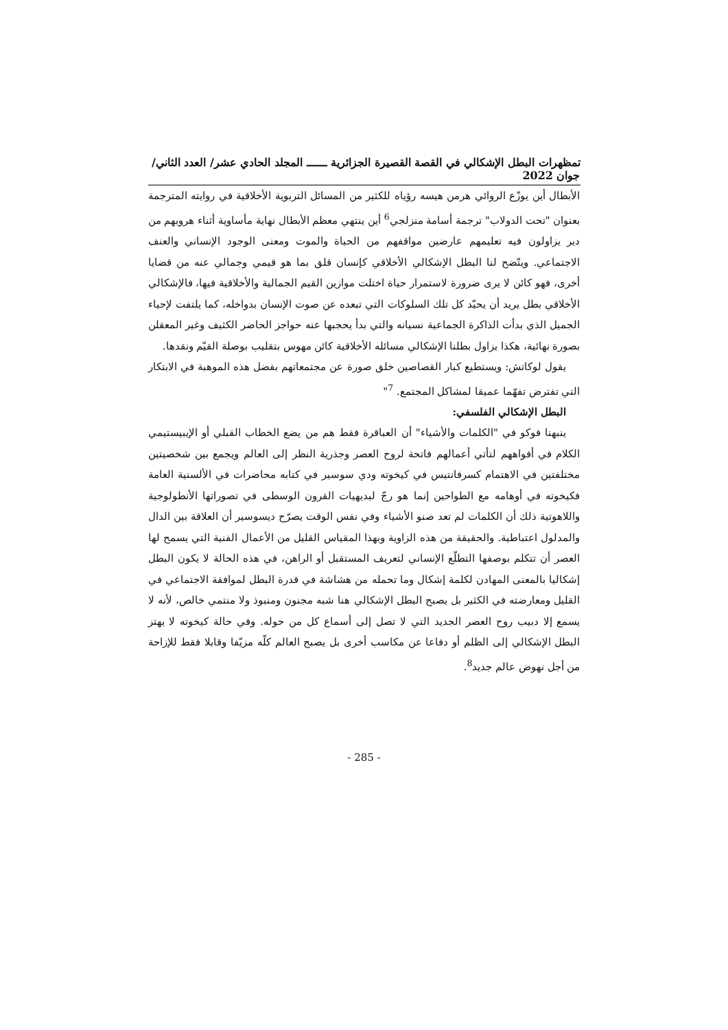تمظهرات البطل الإشكالي في القصة القصيرة الجزائرية ــــــ المجلد الحادي عشر/ العدد الثاني/ جوان 2022
الأبطال أين يوزّع الروائي هرمن هيسه رؤياه للكثير من المسائل التربوية الأخلاقية في روايته المترجمة بعنوان "تحت الدولاب" ترجمة أسامة منزلجي<sup>6</sup> أين ينتهي معظم الأبطال نهاية مأساوية أثناء هروبهم من دير يزاولون فيه تعليمهم عارضين مواقفهم من الحياة والموت ومعنى الوجود الإنساني والعنف الاجتماعي. ويتّضح لنا البطل الإشكالي الأخلاقي كإنسان قلق بما هو قيمي وجمالي عنه من قضايا أخرى، فهو كائن لا يرى ضرورة لاستمرار حياة اختلت موازين القيم الجمالية والأخلاقية فيها، فالإشكالي الأخلاقي بطل يريد أن يحيّد كل تلك السلوكات التي تبعده عن صوت الإنسان بدواخله، كما يلتفت لإحياء الجميل الذي بدأت الذاكرة الجماعية نسيانه والتي بدأ يحجبها عنه حواجز الحاضر الكثيف وغير المعقلن بصورة نهائية، هكذا يزاول بطلنا الإشكالي مسائله الأخلاقية كائن مهوس بتقليب بوصلة القيّم ونقدها.
يقول لوكاتش: ويستطيع كبار القصاصين خلق صورة عن مجتمعاتهم بفضل هذه الموهبة في الابتكار التي تفترض تفهّما عميقا لمشاكل المجتمع. <sup>7</sup>"
البطل الإشكالي الفلسفي:
ينبهنا فوكو في "الكلمات والأشياء" أن العباقرة فقط هم من يضع الخطاب القبلي أو الإيبيستيمي الكلام في أفواههم لتأتي أعمالهم فاتحة لروح العصر وجذرية النظر إلى العالم ويجمع بين شخصيتين مختلفتين في الاهتمام كسرفانتيس في كيخوته ودي سوسير في كتابه محاضرات في الألسنية العامة فكيخوته في أوهامه مع الطواحين إنما هو رجّ لبديهيات القرون الوسطى في تصوراتها الأنطولوجية واللاهوتية ذلك أن الكلمات لم تعد صنو الأشياء وفي نفس الوقت يصرّح ديسوسير أن العلاقة بين الدال والمدلول اعتباطية. والحقيقة من هذه الزاوية وبهذا المقياس القليل من الأعمال الفنية التي يسمح لها العصر أن تتكلم بوصفها التطلّع الإنساني لتعريف المستقبل أو الراهن، في هذه الحالة لا يكون البطل إشكاليا بالمعنى المهادن لكلمة إشكال وما تحمله من هشاشة في قدرة البطل لموافقة الاجتماعي في القليل ومعارضته في الكثير بل يصبح البطل الإشكالي هنا شبه مجنون ومنبوذ ولا منتمي خالص، لأنه لا يسمع إلا دبيب روح العصر الجديد التي لا تصل إلى أسماع كل من حوله. وفي حالة كيخوته لا يهتز البطل الإشكالي إلى الظلم أو دفاعا عن مكاسب أخرى بل يصبح العالم كلّه مزيّفا وقابلا فقط للإزاحة من أجل نهوض عالم جديد<sup>8</sup>.
- 285 -